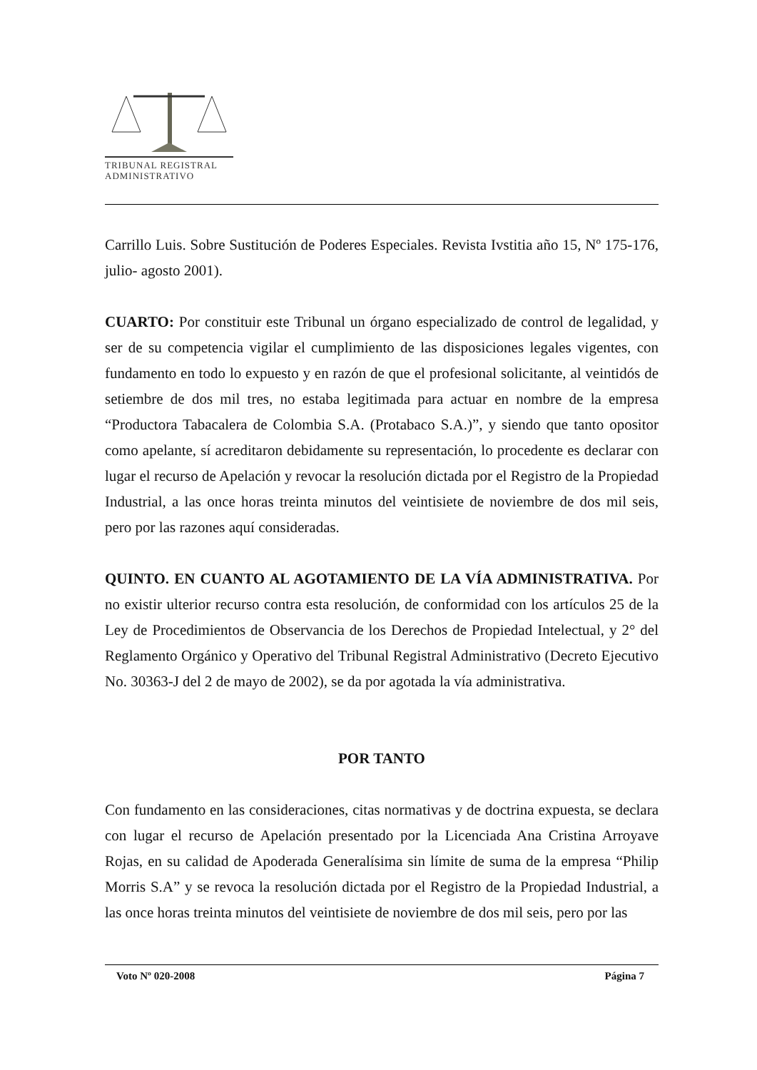TRIBUNAL REGISTRAL
ADMINISTRATIVO
Carrillo Luis. Sobre Sustitución de Poderes Especiales. Revista Ivstitia año 15, Nº 175-176, julio- agosto 2001).
CUARTO: Por constituir este Tribunal un órgano especializado de control de legalidad, y ser de su competencia vigilar el cumplimiento de las disposiciones legales vigentes, con fundamento en todo lo expuesto y en razón de que el profesional solicitante, al veintidós de setiembre de dos mil tres, no estaba legitimada para actuar en nombre de la empresa “Productora Tabacalera de Colombia S.A. (Protabaco S.A.)”, y siendo que tanto opositor como apelante, sí acreditaron debidamente su representación, lo procedente es declarar con lugar el recurso de Apelación y revocar la resolución dictada por el Registro de la Propiedad Industrial, a las once horas treinta minutos del veintisiete de noviembre de dos mil seis, pero por las razones aquí consideradas.
QUINTO. EN CUANTO AL AGOTAMIENTO DE LA VÍA ADMINISTRATIVA. Por no existir ulterior recurso contra esta resolución, de conformidad con los artículos 25 de la Ley de Procedimientos de Observancia de los Derechos de Propiedad Intelectual, y 2° del Reglamento Orgánico y Operativo del Tribunal Registral Administrativo (Decreto Ejecutivo No. 30363-J del 2 de mayo de 2002), se da por agotada la vía administrativa.
POR TANTO
Con fundamento en las consideraciones, citas normativas y de doctrina expuesta, se declara con lugar el recurso de Apelación presentado por la Licenciada Ana Cristina Arroyave Rojas, en su calidad de Apoderada Generalísima sin límite de suma de la empresa “Philip Morris S.A” y se revoca la resolución dictada por el Registro de la Propiedad Industrial, a las once horas treinta minutos del veintisiete de noviembre de dos mil seis, pero por las
Voto Nº 020-2008 Página 7